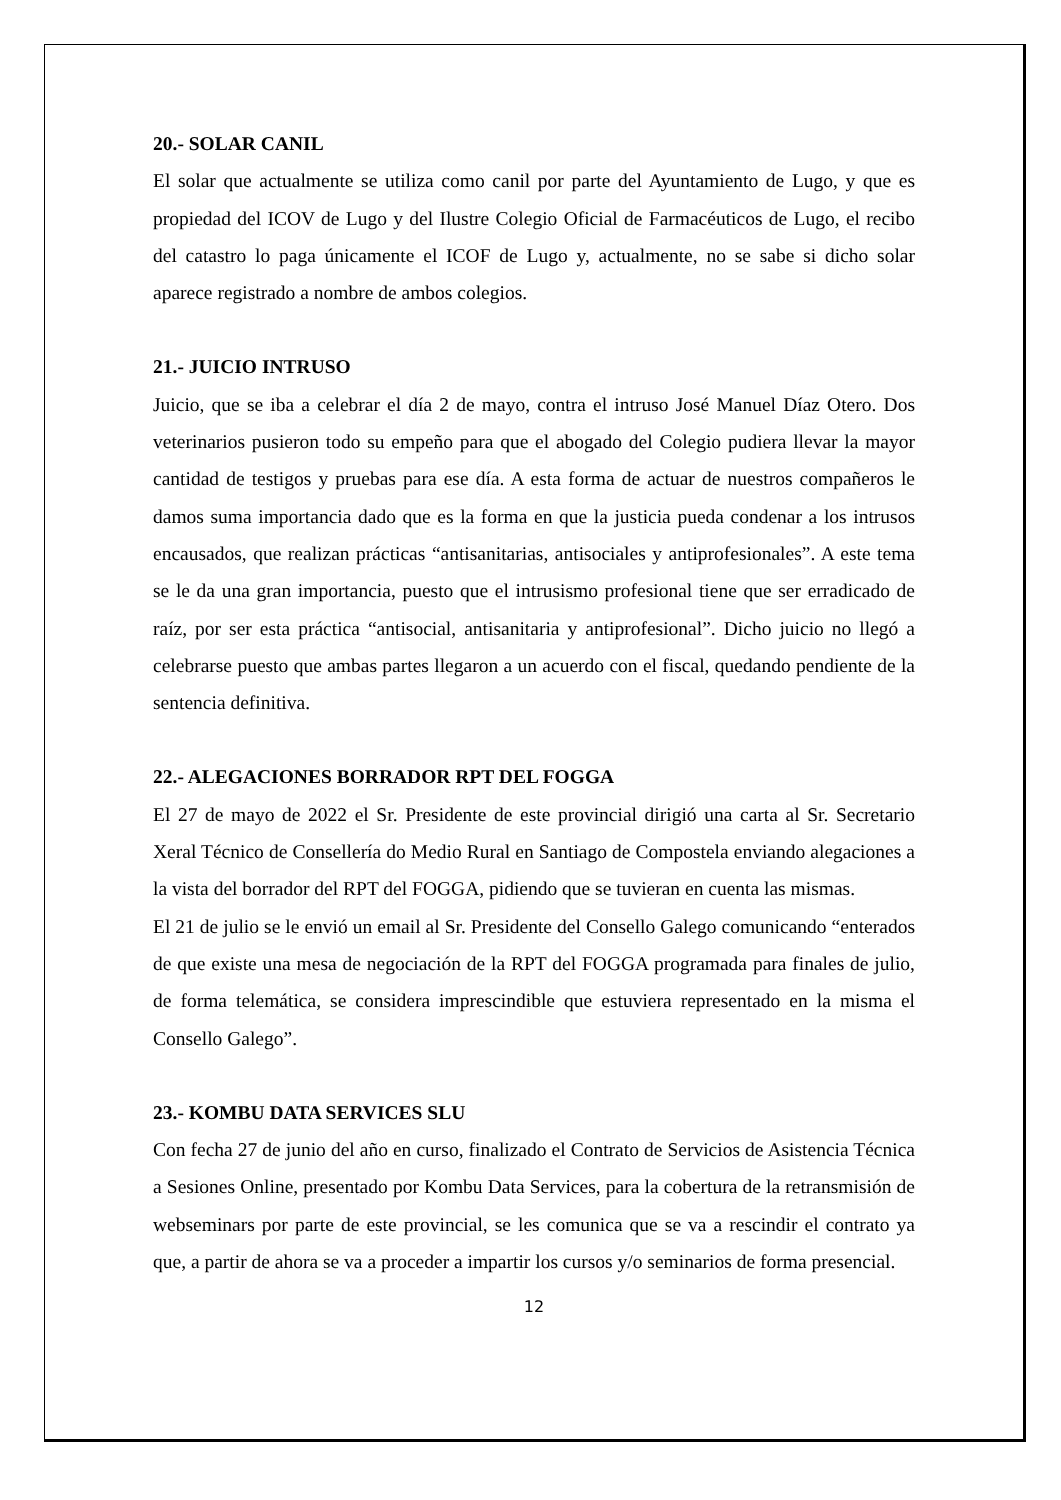20.- SOLAR CANIL
El solar que actualmente se utiliza como canil por parte del Ayuntamiento de Lugo, y que es propiedad del ICOV de Lugo y del Ilustre Colegio Oficial de Farmacéuticos de Lugo, el recibo del catastro lo paga únicamente el ICOF de Lugo y, actualmente, no se sabe si dicho solar aparece registrado a nombre de ambos colegios.
21.- JUICIO INTRUSO
Juicio, que se iba a celebrar el día 2 de mayo, contra el intruso José Manuel Díaz Otero. Dos veterinarios pusieron todo su empeño para que el abogado del Colegio pudiera llevar la mayor cantidad de testigos y pruebas para ese día. A esta forma de actuar de nuestros compañeros le damos suma importancia dado que es la forma en que la justicia pueda condenar a los intrusos encausados, que realizan prácticas “antisanitarias, antisociales y antiprofesionales”. A este tema se le da una gran importancia, puesto que el intrusismo profesional tiene que ser erradicado de raíz, por ser esta práctica “antisocial, antisanitaria y antiprofesional”. Dicho juicio no llegó a celebrarse puesto que ambas partes llegaron a un acuerdo con el fiscal, quedando pendiente de la sentencia definitiva.
22.- ALEGACIONES BORRADOR RPT DEL FOGGA
El 27 de mayo de 2022 el Sr. Presidente de este provincial dirigió una carta al Sr. Secretario Xeral Técnico de Consellería do Medio Rural en Santiago de Compostela enviando alegaciones a la vista del borrador del RPT del FOGGA, pidiendo que se tuvieran en cuenta las mismas.
El 21 de julio se le envió un email al Sr. Presidente del Consello Galego comunicando “enterados de que existe una mesa de negociación de la RPT del FOGGA programada para finales de julio, de forma telemática, se considera imprescindible que estuviera representado en la misma el Consello Galego”.
23.- KOMBU DATA SERVICES SLU
Con fecha 27 de junio del año en curso, finalizado el Contrato de Servicios de Asistencia Técnica a Sesiones Online, presentado por Kombu Data Services, para la cobertura de la retransmisión de webseminars por parte de este provincial, se les comunica que se va a rescindir el contrato ya que, a partir de ahora se va a proceder a impartir los cursos y/o seminarios de forma presencial.
12